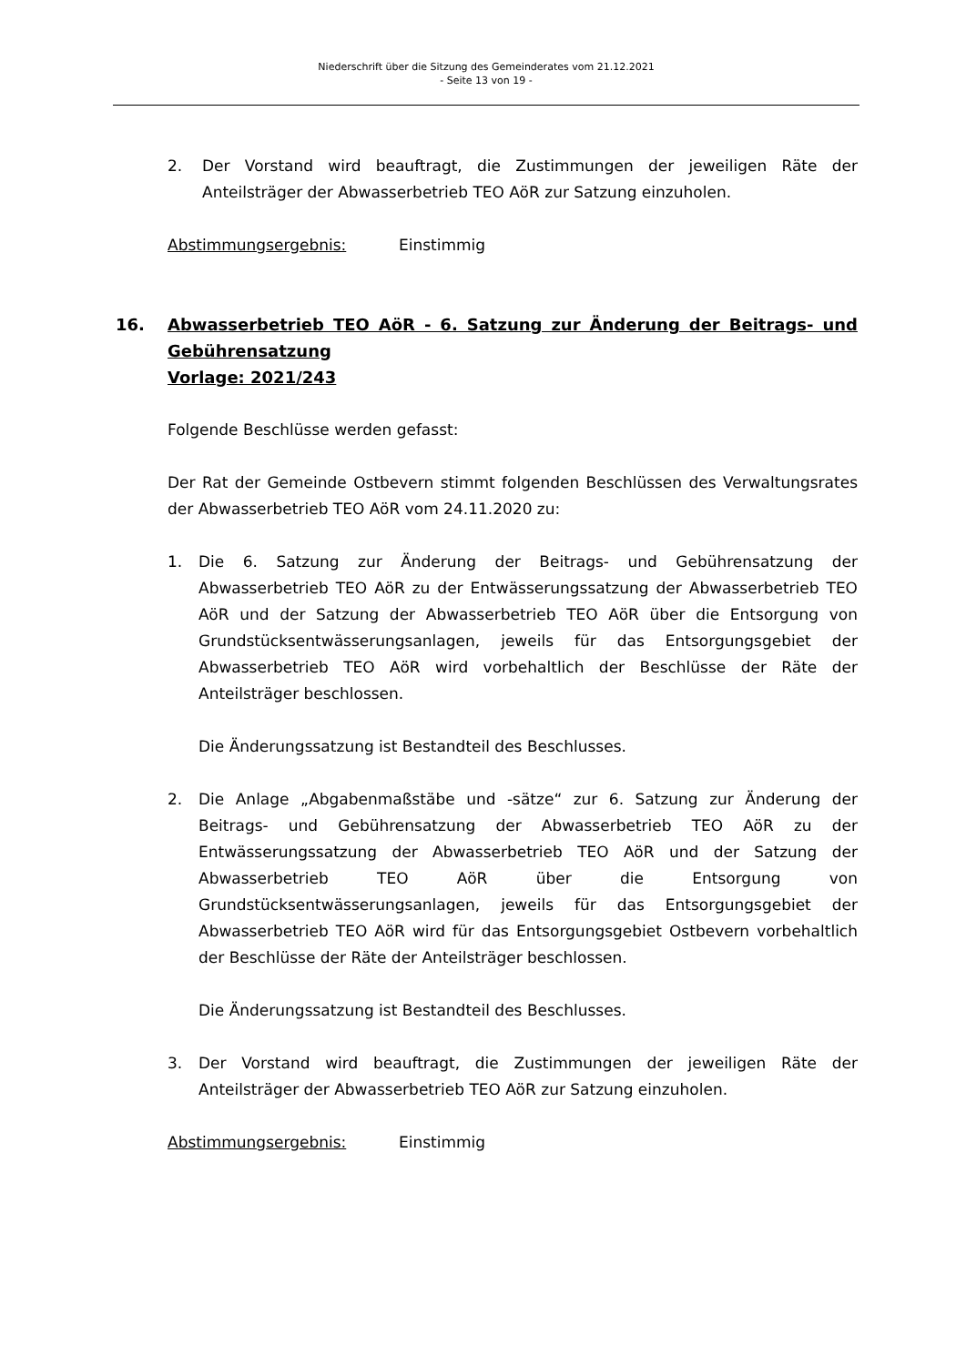Niederschrift über die Sitzung des Gemeinderates vom 21.12.2021
- Seite 13 von 19 -
2. Der Vorstand wird beauftragt, die Zustimmungen der jeweiligen Räte der Anteilsträger der Abwasserbetrieb TEO AöR zur Satzung einzuholen.
Abstimmungsergebnis: Einstimmig
16. Abwasserbetrieb TEO AöR - 6. Satzung zur Änderung der Beitrags- und Gebührensatzung
Vorlage: 2021/243
Folgende Beschlüsse werden gefasst:
Der Rat der Gemeinde Ostbevern stimmt folgenden Beschlüssen des Verwaltungsrates der Abwasserbetrieb TEO AöR vom 24.11.2020 zu:
1. Die 6. Satzung zur Änderung der Beitrags- und Gebührensatzung der Abwasserbetrieb TEO AöR zu der Entwässerungssatzung der Abwasserbetrieb TEO AöR und der Satzung der Abwasserbetrieb TEO AöR über die Entsorgung von Grundstücksentwässerungsanlagen, jeweils für das Entsorgungsgebiet der Abwasserbetrieb TEO AöR wird vorbehaltlich der Beschlüsse der Räte der Anteilsträger beschlossen.
Die Änderungssatzung ist Bestandteil des Beschlusses.
2. Die Anlage „Abgabenmaßstäbe und -sätze“ zur 6. Satzung zur Änderung der Beitrags- und Gebührensatzung der Abwasserbetrieb TEO AöR zu der Entwässerungssatzung der Abwasserbetrieb TEO AöR und der Satzung der Abwasserbetrieb TEO AöR über die Entsorgung von Grundstücksentwässerungsanlagen, jeweils für das Entsorgungsgebiet der Abwasserbetrieb TEO AöR wird für das Entsorgungsgebiet Ostbevern vorbehaltlich der Beschlüsse der Räte der Anteilsträger beschlossen.
Die Änderungssatzung ist Bestandteil des Beschlusses.
3. Der Vorstand wird beauftragt, die Zustimmungen der jeweiligen Räte der Anteilsträger der Abwasserbetrieb TEO AöR zur Satzung einzuholen.
Abstimmungsergebnis: Einstimmig